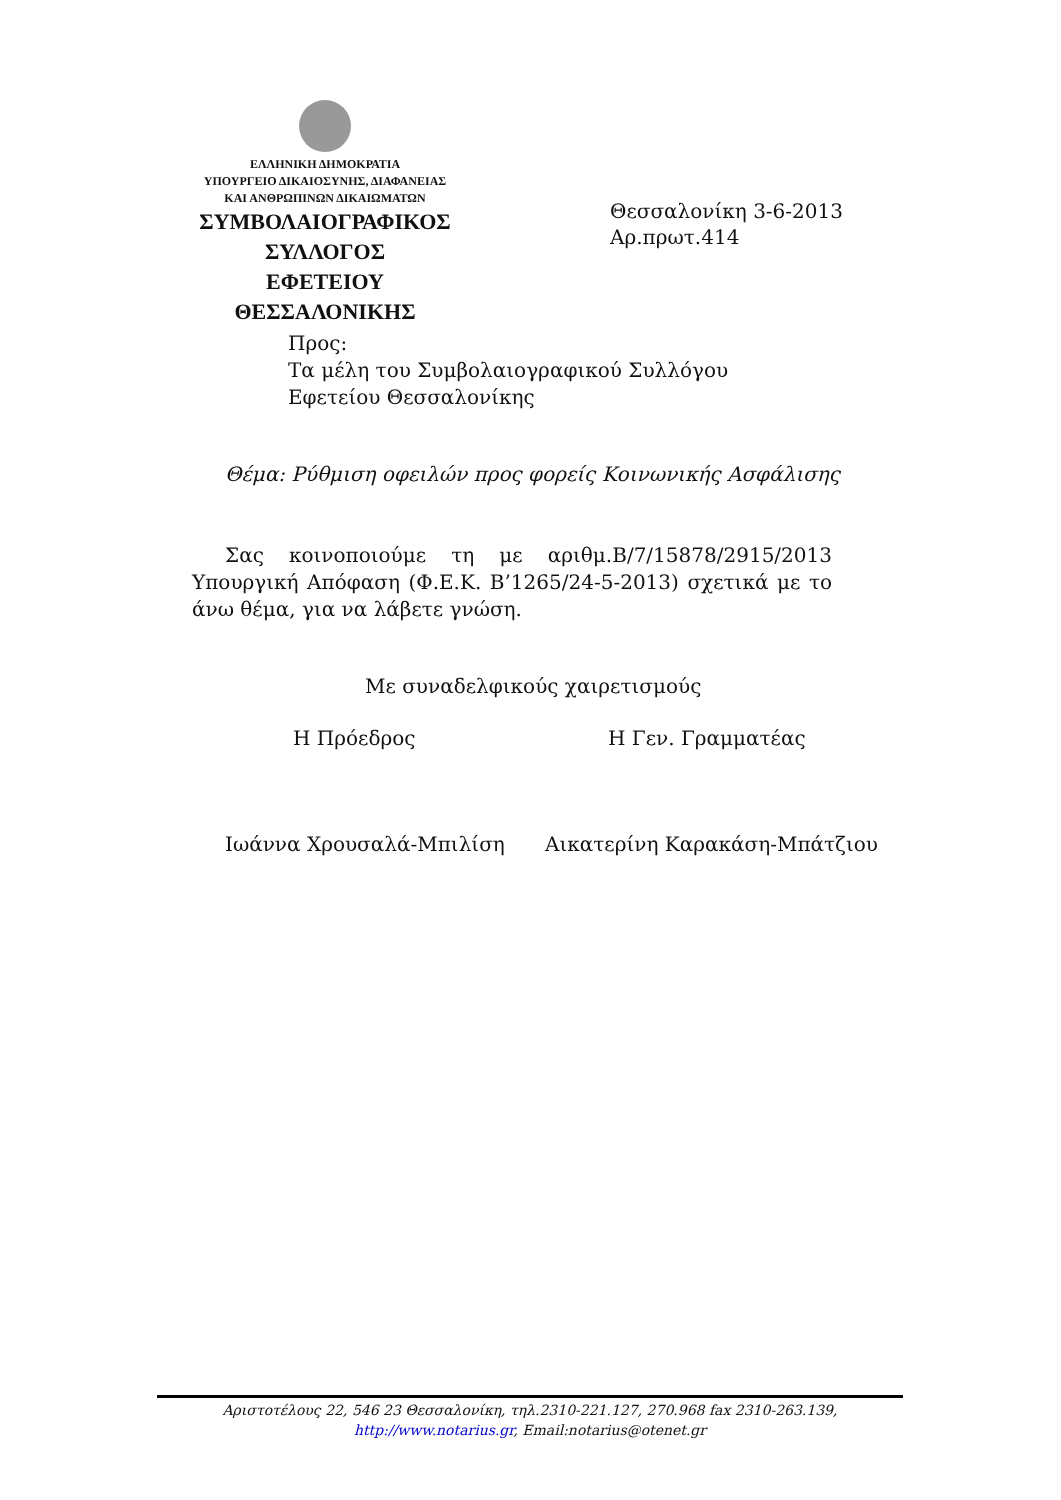ΕΛΛΗΝΙΚΗ ΔΗΜΟΚΡΑΤΙΑ
ΥΠΟΥΡΓΕΙΟ ΔΙΚΑΙΟΣΥΝΗΣ, ΔΙΑΦΑΝΕΙΑΣ
ΚΑΙ ΑΝΘΡΩΠΙΝΩΝ ΔΙΚΑΙΩΜΑΤΩΝ
ΣΥΜΒΟΛΑΙΟΓΡΑΦΙΚΟΣ ΣΥΛΛΟΓΟΣ
ΕΦΕΤΕΙΟΥ ΘΕΣΣΑΛΟΝΙΚΗΣ
Θεσσαλονίκη 3-6-2013
Αρ.πρωτ.414
Προς:
Τα μέλη του Συμβολαιογραφικού Συλλόγου
Εφετείου Θεσσαλονίκης
Θέμα: Ρύθμιση οφειλών προς φορείς Κοινωνικής Ασφάλισης
Σας κοινοποιούμε τη με αριθμ.Β/7/15878/2915/2013 Υπουργική Απόφαση (Φ.Ε.Κ. Β’1265/24-5-2013) σχετικά με το άνω θέμα, για να λάβετε γνώση.
Με συναδελφικούς χαιρετισμούς
Η Πρόεδρος Η Γεν. Γραμματέας
Ιωάννα Χρουσαλά-Μπιλίση Αικατερίνη Καρακάση-Μπάτζιου
Αριστοτέλους 22, 546 23 Θεσσαλονίκη, τηλ.2310-221.127, 270.968 fax 2310-263.139,
http://www.notarius.gr, Email:notarius@otenet.gr